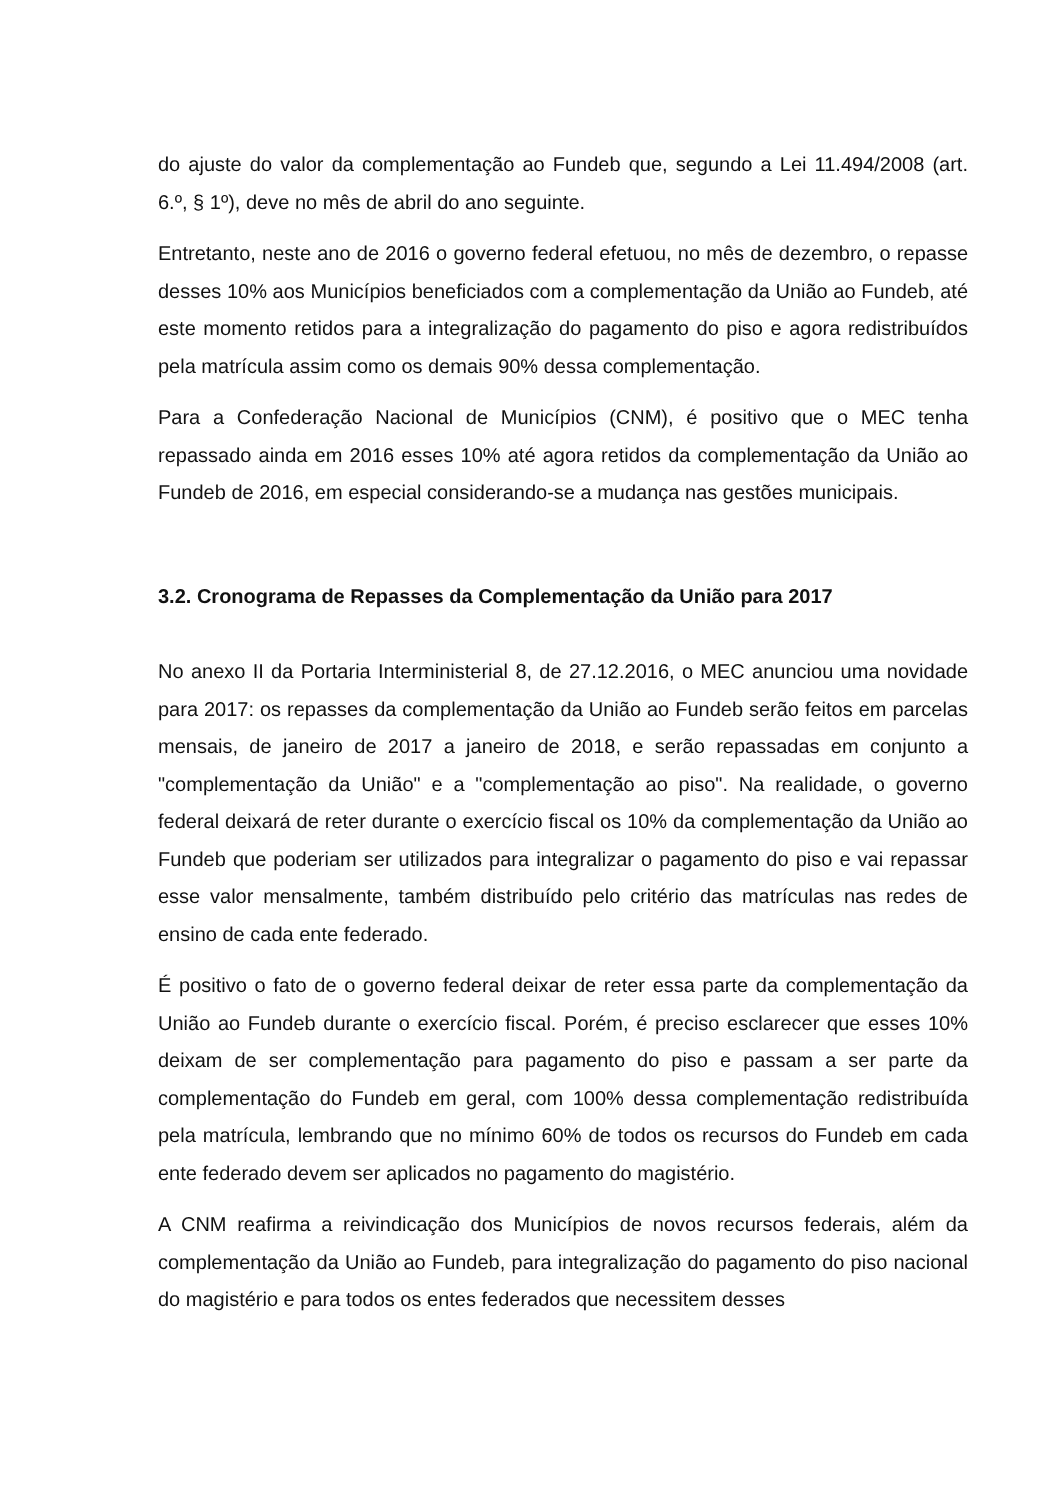do ajuste do valor da complementação ao Fundeb que, segundo a Lei 11.494/2008 (art. 6.º, § 1º), deve no mês de abril do ano seguinte.
Entretanto, neste ano de 2016 o governo federal efetuou, no mês de dezembro, o repasse desses 10% aos Municípios beneficiados com a complementação da União ao Fundeb, até este momento retidos para a integralização do pagamento do piso e agora redistribuídos pela matrícula assim como os demais 90% dessa complementação.
Para a Confederação Nacional de Municípios (CNM), é positivo que o MEC tenha repassado ainda em 2016 esses 10% até agora retidos da complementação da União ao Fundeb de 2016, em especial considerando-se a mudança nas gestões municipais.
3.2. Cronograma de Repasses da Complementação da União para 2017
No anexo II da Portaria Interministerial 8, de 27.12.2016, o MEC anunciou uma novidade para 2017: os repasses da complementação da União ao Fundeb serão feitos em parcelas mensais, de janeiro de 2017 a janeiro de 2018, e serão repassadas em conjunto a "complementação da União" e a "complementação ao piso". Na realidade, o governo federal deixará de reter durante o exercício fiscal os 10% da complementação da União ao Fundeb que poderiam ser utilizados para integralizar o pagamento do piso e vai repassar esse valor mensalmente, também distribuído pelo critério das matrículas nas redes de ensino de cada ente federado.
É positivo o fato de o governo federal deixar de reter essa parte da complementação da União ao Fundeb durante o exercício fiscal. Porém, é preciso esclarecer que esses 10% deixam de ser complementação para pagamento do piso e passam a ser parte da complementação do Fundeb em geral, com 100% dessa complementação redistribuída pela matrícula, lembrando que no mínimo 60% de todos os recursos do Fundeb em cada ente federado devem ser aplicados no pagamento do magistério.
A CNM reafirma a reivindicação dos Municípios de novos recursos federais, além da complementação da União ao Fundeb, para integralização do pagamento do piso nacional do magistério e para todos os entes federados que necessitem desses